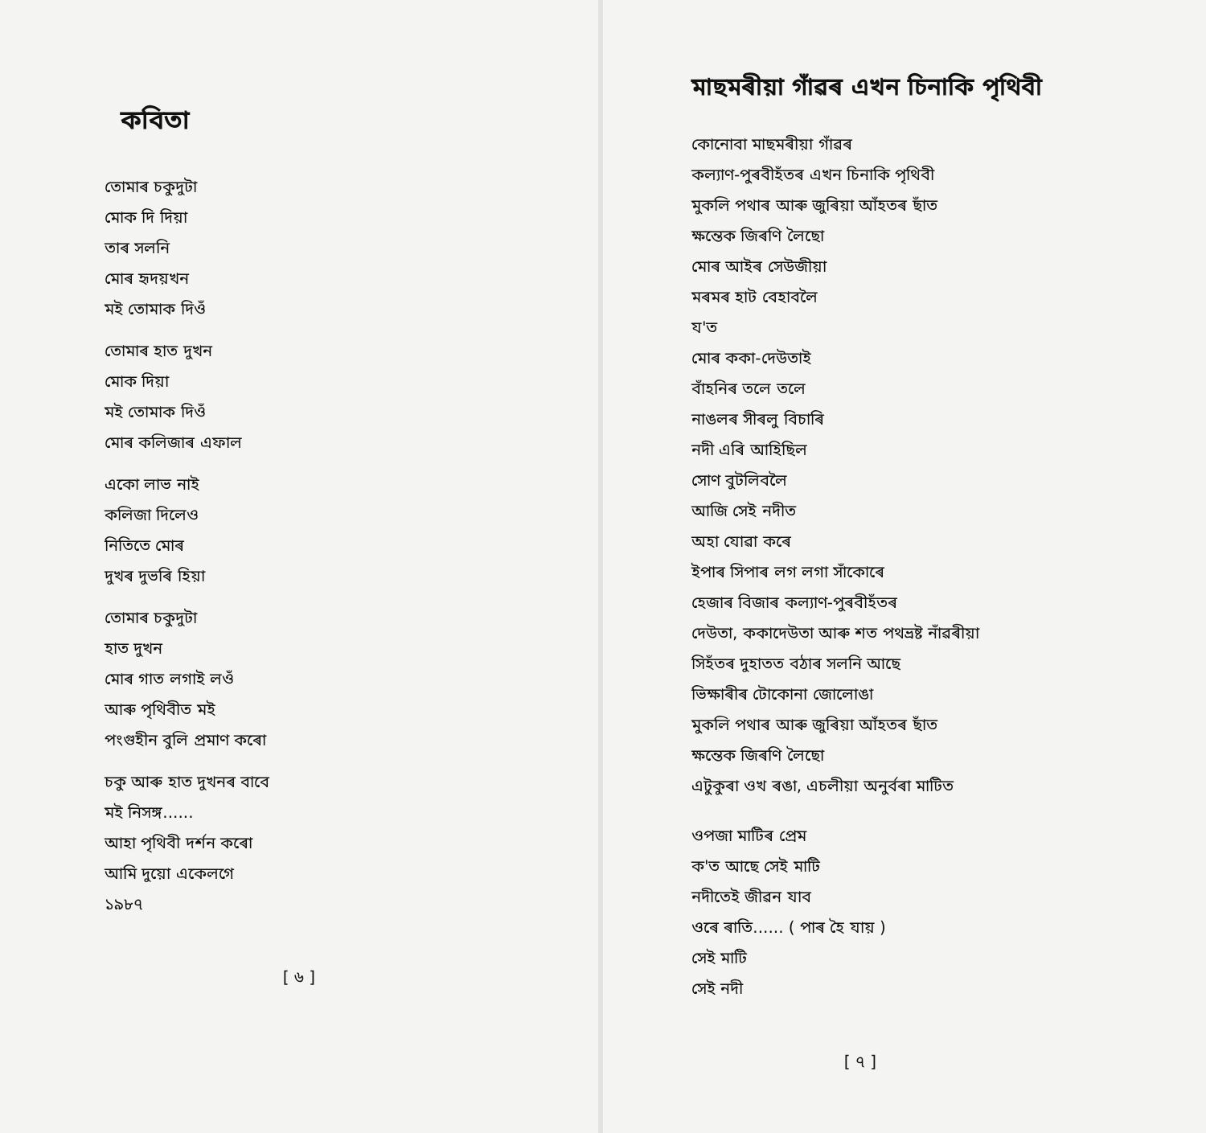কবিতা
তোমাৰ চকুদুটা
মোক দি দিয়া
তাৰ সলনি
মোৰ হৃদয়খন
মই তোমাক দিওঁ
তোমাৰ হাত দুখন
মোক দিয়া
মই তোমাক দিওঁ
মোৰ কলিজাৰ এফাল
একো লাভ নাই
কলিজা দিলেও
নিতিতে মোৰ
দুখৰ দুভৰি হিয়া
তোমাৰ চকুদুটা
হাত দুখন
মোৰ গাত লগাই লওঁ
আৰু পৃথিবীত মই
পংগুহীন বুলি প্ৰমাণ কৰো
চকু আৰু হাত দুখনৰ বাবে
মই নিসঙ্গ......
আহা পৃথিবী দৰ্শন কৰো
আমি দুয়ো একেলগে
১৯৮৭
[ ৬ ]
মাছমৰীয়া গাঁৱৰ এখন চিনাকি পৃথিবী
কোনোবা মাছমৰীয়া গাঁৱৰ
কল্যাণ-পুৰবীহঁতৰ এখন চিনাকি পৃথিবী
মুকলি পথাৰ আৰু জুৰিয়া আঁহতৰ ছাঁত
ক্ষন্তেক জিৰণি লৈছো
মোৰ আইৰ সেউজীয়া
মৰমৰ হাট বেহাবলৈ
য'ত
মোৰ ককা-দেউতাই
বাঁহনিৰ তলে তলে
নাঙলৰ সীৰলু বিচাৰি
নদী এৰি আহিছিল
সোণ বুটলিবলৈ
আজি সেই নদীত
অহা যোৱা কৰে
ইপাৰ সিপাৰ লগ লগা সাঁকোৰে
হেজাৰ বিজাৰ কল্যাণ-পুৰবীহঁতৰ
দেউতা, ককাদেউতা আৰু শত পথভ্ৰষ্ট নাঁৱৰীয়া
সিহঁতৰ দুহাতত বঠাৰ সলনি আছে
ভিক্ষাৰীৰ টোকোনা জোলোঙা
মুকলি পথাৰ আৰু জুৰিয়া আঁহতৰ ছাঁত
ক্ষন্তেক জিৰণি লৈছো
এটুকুৰা ওখ ৰঙা, এচলীয়া অনুৰ্বৰা মাটিত
ওপজা মাটিৰ প্ৰেম
ক'ত আছে সেই মাটি
নদীতেই জীৱন যাব
ওৰে ৰাতি...... ( পাৰ হৈ যায় )
সেই মাটি
সেই নদী
[ ৭ ]